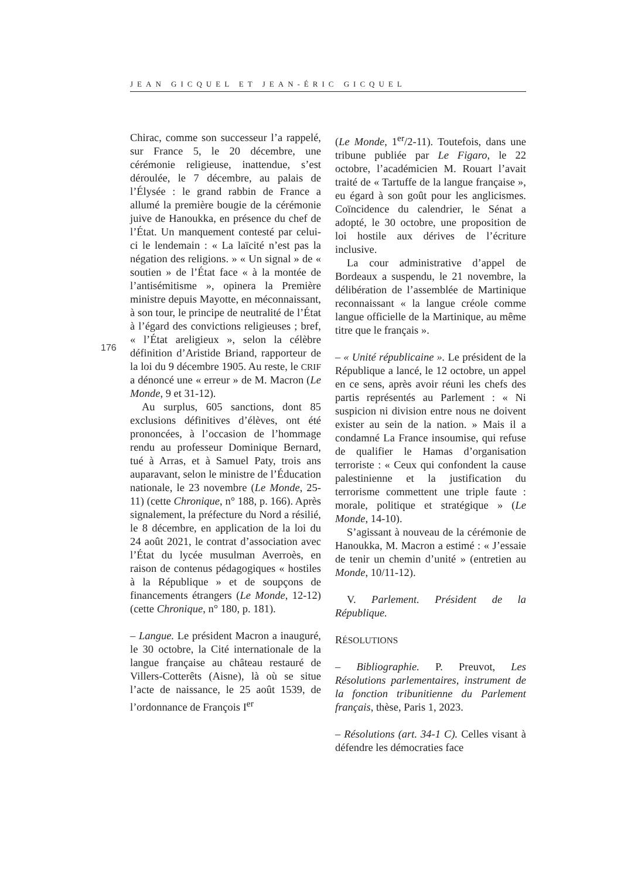JEAN GICQUEL ET JEAN-ÉRIC GICQUEL
176
Chirac, comme son successeur l’a rappelé, sur France 5, le 20 décembre, une cérémonie religieuse, inattendue, s’est déroulée, le 7 décembre, au palais de l’Élysée : le grand rabbin de France a allumé la première bougie de la cérémonie juive de Hanoukka, en présence du chef de l’État. Un manquement contesté par celui-ci le lendemain : « La laïcité n’est pas la négation des religions. » « Un signal » de « soutien » de l’État face « à la montée de l’antisémitisme », opinera la Première ministre depuis Mayotte, en méconnaissant, à son tour, le principe de neutralité de l’État à l’égard des convictions religieuses ; bref, « l’État areligieux », selon la célèbre définition d’Aristide Briand, rapporteur de la loi du 9 décembre 1905. Au reste, le CRIF a dénoncé une « erreur » de M. Macron (Le Monde, 9 et 31-12).
Au surplus, 605 sanctions, dont 85 exclusions définitives d’élèves, ont été prononcées, à l’occasion de l’hommage rendu au professeur Dominique Bernard, tué à Arras, et à Samuel Paty, trois ans auparavant, selon le ministre de l’Éducation nationale, le 23 novembre (Le Monde, 25-11) (cette Chronique, n° 188, p. 166). Après signalement, la préfecture du Nord a résilié, le 8 décembre, en application de la loi du 24 août 2021, le contrat d’association avec l’État du lycée musulman Averroès, en raison de contenus pédagogiques « hostiles à la République » et de soupçons de financements étrangers (Le Monde, 12-12) (cette Chronique, n° 180, p. 181).
– Langue. Le président Macron a inauguré, le 30 octobre, la Cité internationale de la langue française au château restauré de Villers-Cotterêts (Aisne), là où se situe l’acte de naissance, le 25 août 1539, de l’ordonnance de François I<sup>er</sup>
(Le Monde, 1<sup>er</sup>/2-11). Toutefois, dans une tribune publiée par Le Figaro, le 22 octobre, l’académicien M. Rouart l’avait traité de « Tartuffe de la langue française », eu égard à son goût pour les anglicismes. Coïncidence du calendrier, le Sénat a adopté, le 30 octobre, une proposition de loi hostile aux dérives de l’écriture inclusive.
La cour administrative d’appel de Bordeaux a suspendu, le 21 novembre, la délibération de l’assemblée de Martinique reconnaissant « la langue créole comme langue officielle de la Martinique, au même titre que le français ».
– « Unité républicaine ». Le président de la République a lancé, le 12 octobre, un appel en ce sens, après avoir réuni les chefs des partis représentés au Parlement : « Ni suspicion ni division entre nous ne doivent exister au sein de la nation. » Mais il a condamné La France insoumise, qui refuse de qualifier le Hamas d’organisation terroriste : « Ceux qui confondent la cause palestinienne et la justification du terrorisme commettent une triple faute : morale, politique et stratégique » (Le Monde, 14-10).
S’agissant à nouveau de la cérémonie de Hanoukka, M. Macron a estimé : « J’essaie de tenir un chemin d’unité » (entretien au Monde, 10/11-12).
V. Parlement. Président de la République.
RÉSOLUTIONS
– Bibliographie. P. Preuvot, Les Résolutions parlementaires, instrument de la fonction tribunitienne du Parlement français, thèse, Paris 1, 2023.
– Résolutions (art. 34-1 C). Celles visant à défendre les démocraties face